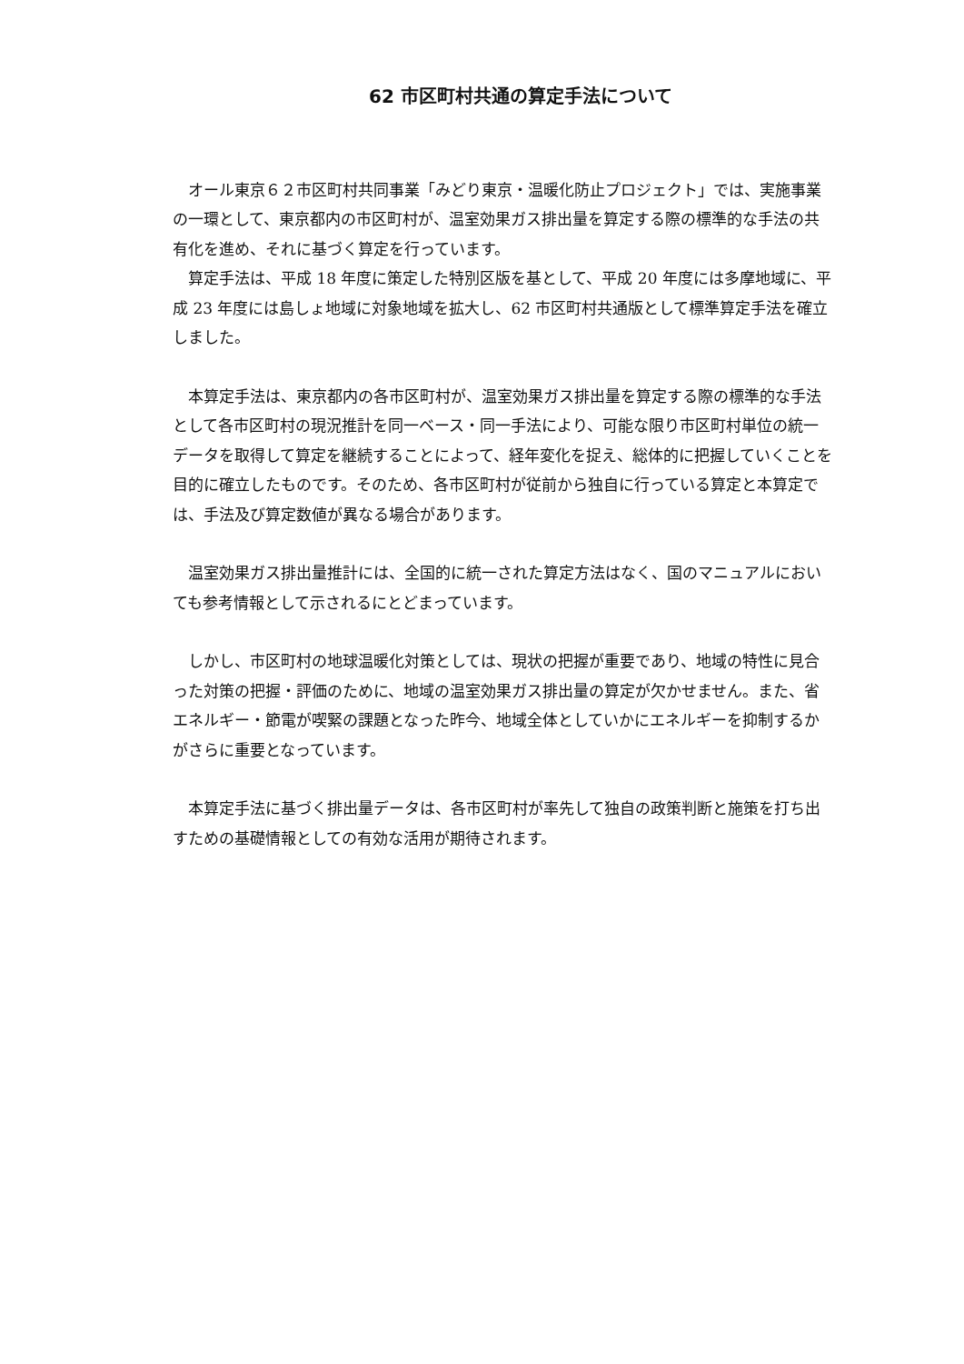62 市区町村共通の算定手法について
オール東京６２市区町村共同事業「みどり東京・温暖化防止プロジェクト」では、実施事業の一環として、東京都内の市区町村が、温室効果ガス排出量を算定する際の標準的な手法の共有化を進め、それに基づく算定を行っています。
算定手法は、平成 18 年度に策定した特別区版を基として、平成 20 年度には多摩地域に、平成 23 年度には島しょ地域に対象地域を拡大し、62 市区町村共通版として標準算定手法を確立しました。
本算定手法は、東京都内の各市区町村が、温室効果ガス排出量を算定する際の標準的な手法として各市区町村の現況推計を同一ベース・同一手法により、可能な限り市区町村単位の統一データを取得して算定を継続することによって、経年変化を捉え、総体的に把握していくことを目的に確立したものです。そのため、各市区町村が従前から独自に行っている算定と本算定では、手法及び算定数値が異なる場合があります。
温室効果ガス排出量推計には、全国的に統一された算定方法はなく、国のマニュアルにおいても参考情報として示されるにとどまっています。
しかし、市区町村の地球温暖化対策としては、現状の把握が重要であり、地域の特性に見合った対策の把握・評価のために、地域の温室効果ガス排出量の算定が欠かせません。また、省エネルギー・節電が喫緊の課題となった昨今、地域全体としていかにエネルギーを抑制するかがさらに重要となっています。
本算定手法に基づく排出量データは、各市区町村が率先して独自の政策判断と施策を打ち出すための基礎情報としての有効な活用が期待されます。